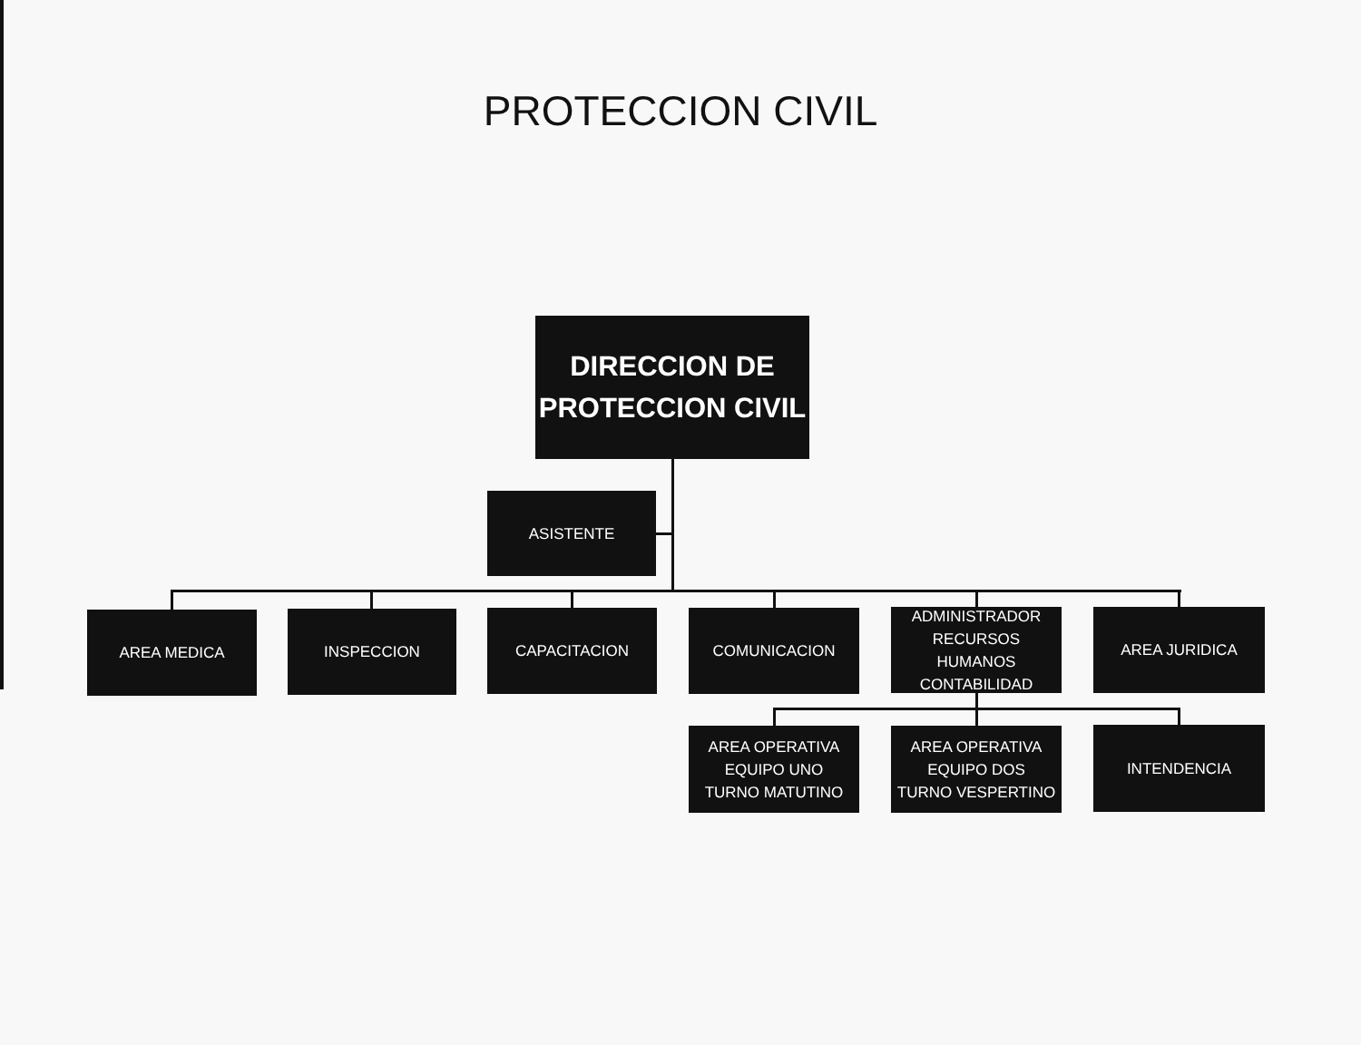PROTECCION CIVIL
DIRECCION DE
PROTECCION CIVIL
ASISTENTE
AREA MEDICA INSPECCION CAPACITACION COMUNICACION
ADMINISTRADOR
RECURSOS
HUMANOS
CONTABILIDAD
AREA JURIDICA
AREA OPERATIVA
EQUIPO UNO
TURNO MATUTINO
AREA OPERATIVA
EQUIPO DOS
TURNO VESPERTINO
INTENDENCIA